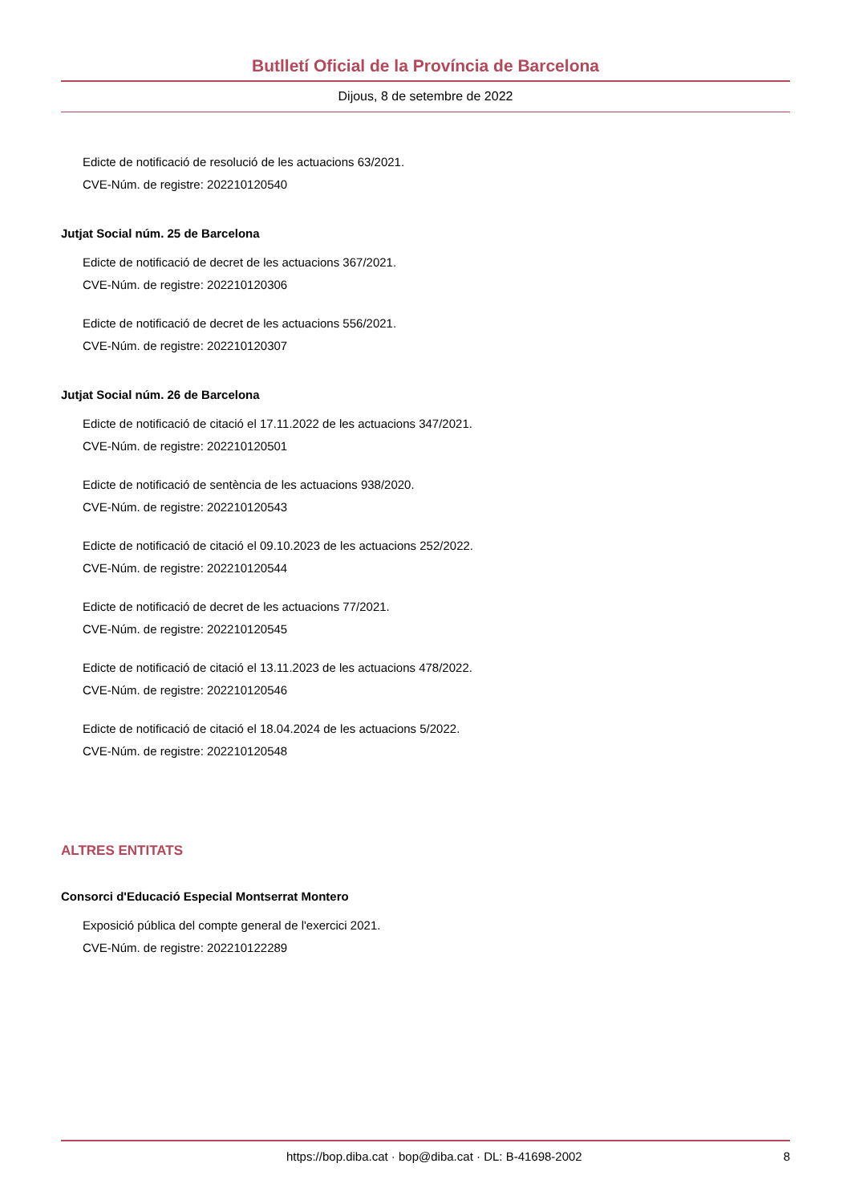Butlletí Oficial de la Província de Barcelona
Dijous, 8 de setembre de 2022
Edicte de notificació de resolució de les actuacions 63/2021.
CVE-Núm. de registre: 202210120540
Jutjat Social núm. 25 de Barcelona
Edicte de notificació de decret de les actuacions 367/2021.
CVE-Núm. de registre: 202210120306
Edicte de notificació de decret de les actuacions 556/2021.
CVE-Núm. de registre: 202210120307
Jutjat Social núm. 26 de Barcelona
Edicte de notificació de citació el 17.11.2022 de les actuacions 347/2021.
CVE-Núm. de registre: 202210120501
Edicte de notificació de sentència de les actuacions 938/2020.
CVE-Núm. de registre: 202210120543
Edicte de notificació de citació el 09.10.2023 de les actuacions 252/2022.
CVE-Núm. de registre: 202210120544
Edicte de notificació de decret de les actuacions 77/2021.
CVE-Núm. de registre: 202210120545
Edicte de notificació de citació el 13.11.2023 de les actuacions 478/2022.
CVE-Núm. de registre: 202210120546
Edicte de notificació de citació el 18.04.2024 de les actuacions 5/2022.
CVE-Núm. de registre: 202210120548
ALTRES ENTITATS
Consorci d'Educació Especial Montserrat Montero
Exposició pública del compte general de l'exercici 2021.
CVE-Núm. de registre: 202210122289
https://bop.diba.cat · bop@diba.cat · DL: B-41698-2002 8